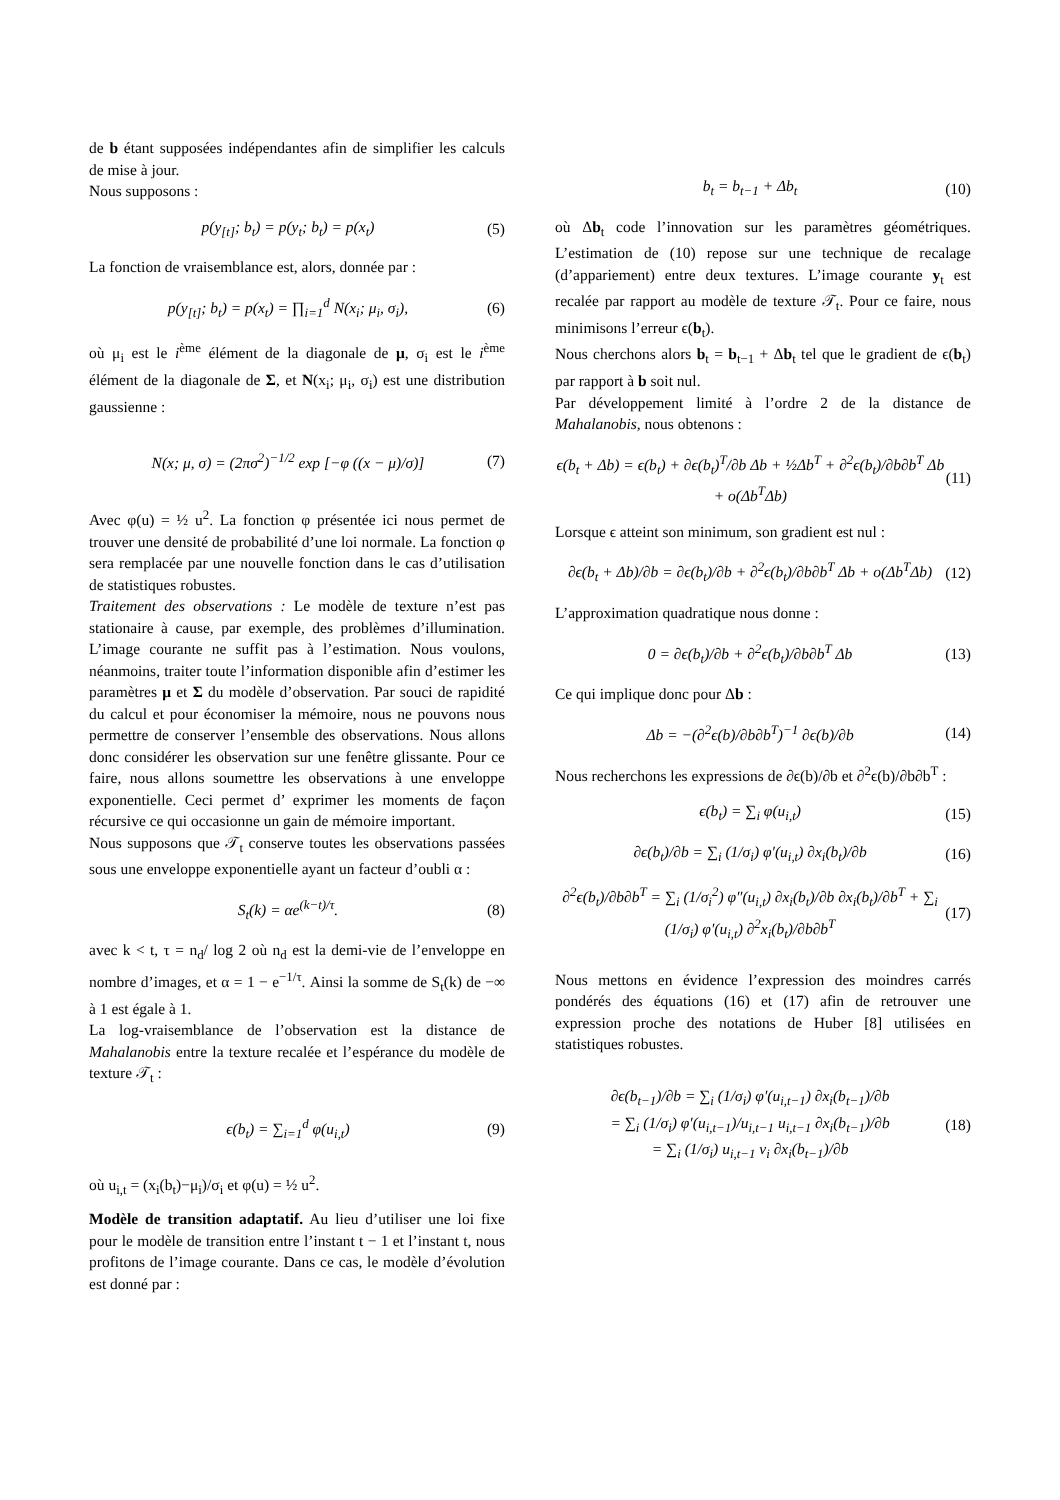de b étant supposées indépendantes afin de simplifier les calculs de mise à jour.
Nous supposons :
p(y<sub>[t]</sub>; b<sub>t</sub>) = p(y<sub>t</sub>; b<sub>t</sub>) = p(x<sub>t</sub>) (5)
La fonction de vraisemblance est, alors, donnée par :
p(y<sub>[t]</sub>; b<sub>t</sub>) = p(x<sub>t</sub>) = ∏<sub>i=1</sub><sup>d</sup> N(x<sub>i</sub>; μ<sub>i</sub>, σ<sub>i</sub>), (6)
où μ<sub>i</sub> est le i<sup>ème</sup> élément de la diagonale de μ, σ<sub>i</sub> est le i<sup>ème</sup> élément de la diagonale de Σ, et N(x<sub>i</sub>; μ<sub>i</sub>, σ<sub>i</sub>) est une distribution gaussienne :
N(x; μ, σ) = (2πσ<sup>2</sup>)<sup>−1/2</sup> exp [−φ ((x − μ)/σ)] (7)
Avec φ(u) = ½ u<sup>2</sup>. La fonction φ présentée ici nous permet de trouver une densité de probabilité d’une loi normale. La fonction φ sera remplacée par une nouvelle fonction dans le cas d’utilisation de statistiques robustes.
Traitement des observations : Le modèle de texture n’est pas stationaire à cause, par exemple, des problèmes d’illumination. L’image courante ne suffit pas à l’estimation. Nous voulons, néanmoins, traiter toute l’information disponible afin d’estimer les paramètres μ et Σ du modèle d’observation. Par souci de rapidité du calcul et pour économiser la mémoire, nous ne pouvons nous permettre de conserver l’ensemble des observations. Nous allons donc considérer les observation sur une fenêtre glissante. Pour ce faire, nous allons soumettre les observations à une enveloppe exponentielle. Ceci permet d’ exprimer les moments de façon récursive ce qui occasionne un gain de mémoire important.
Nous supposons que 𝒯<sub>t</sub> conserve toutes les observations passées sous une enveloppe exponentielle ayant un facteur d’oubli α :
S<sub>t</sub>(k) = αe<sup>(k−t)/τ</sup>. (8)
avec k < t, τ = n<sub>d</sub>/ log 2 où n<sub>d</sub> est la demi-vie de l’enveloppe en nombre d’images, et α = 1 − e<sup>−1/τ</sup>. Ainsi la somme de S<sub>t</sub>(k) de −∞ à 1 est égale à 1.
La log-vraisemblance de l’observation est la distance de Mahalanobis entre la texture recalée et l’espérance du modèle de texture 𝒯<sub>t</sub> :
ϵ(b<sub>t</sub>) = ∑<sub>i=1</sub><sup>d</sup> φ(u<sub>i,t</sub>) (9)
où u<sub>i,t</sub> = (x<sub>i</sub>(b<sub>t</sub>)−μ<sub>i</sub>)/σ<sub>i</sub> et φ(u) = ½ u<sup>2</sup>.
Modèle de transition adaptatif. Au lieu d’utiliser une loi fixe pour le modèle de transition entre l’instant t − 1 et l’instant t, nous profitons de l’image courante. Dans ce cas, le modèle d’évolution est donné par :
b<sub>t</sub> = b<sub>t−1</sub> + Δb<sub>t</sub> (10)
où Δb<sub>t</sub> code l’innovation sur les paramètres géométriques. L’estimation de (10) repose sur une technique de recalage (d’appariement) entre deux textures. L’image courante y<sub>t</sub> est recalée par rapport au modèle de texture 𝒯<sub>t</sub>. Pour ce faire, nous minimisons l’erreur ϵ(b<sub>t</sub>).
Nous cherchons alors b<sub>t</sub> = b<sub>t−1</sub> + Δb<sub>t</sub> tel que le gradient de ϵ(b<sub>t</sub>) par rapport à b soit nul.
Par développement limité à l’ordre 2 de la distance de Mahalanobis, nous obtenons :
ϵ(b<sub>t</sub> + Δb) = ϵ(b<sub>t</sub>) + ∂ϵ(b<sub>t</sub>)<sup>T</sup>/∂b Δb + ½Δb<sup>T</sup> + ∂<sup>2</sup>ϵ(b<sub>t</sub>)/∂b∂b<sup>T</sup> Δb + o(Δb<sup>T</sup>Δb) (11)
Lorsque ϵ atteint son minimum, son gradient est nul :
∂ϵ(b<sub>t</sub> + Δb)/∂b = ∂ϵ(b<sub>t</sub>)/∂b + ∂<sup>2</sup>ϵ(b<sub>t</sub>)/∂b∂b<sup>T</sup> Δb + o(Δb<sup>T</sup>Δb) (12)
L’approximation quadratique nous donne :
0 = ∂ϵ(b<sub>t</sub>)/∂b + ∂<sup>2</sup>ϵ(b<sub>t</sub>)/∂b∂b<sup>T</sup> Δb (13)
Ce qui implique donc pour Δb :
Δb = −(∂<sup>2</sup>ϵ(b)/∂b∂b<sup>T</sup>)<sup>−1</sup> ∂ϵ(b)/∂b (14)
Nous recherchons les expressions de ∂ϵ(b)/∂b et ∂<sup>2</sup>ϵ(b)/∂b∂b<sup>T</sup> :
ϵ(b<sub>t</sub>) = ∑<sub>i</sub> φ(u<sub>i,t</sub>) (15)
∂ϵ(b<sub>t</sub>)/∂b = ∑<sub>i</sub> (1/σ<sub>i</sub>) φ′(u<sub>i,t</sub>) ∂x<sub>i</sub>(b<sub>t</sub>)/∂b (16)
∂<sup>2</sup>ϵ(b<sub>t</sub>)/∂b∂b<sup>T</sup> = ∑<sub>i</sub> (1/σ<sub>i</sub><sup>2</sup>) φ″(u<sub>i,t</sub>) ∂x<sub>i</sub>(b<sub>t</sub>)/∂b ∂x<sub>i</sub>(b<sub>t</sub>)/∂b<sup>T</sup> + ∑<sub>i</sub> (1/σ<sub>i</sub>) φ′(u<sub>i,t</sub>) ∂<sup>2</sup>x<sub>i</sub>(b<sub>t</sub>)/∂b∂b<sup>T</sup> (17)
Nous mettons en évidence l’expression des moindres carrés pondérés des équations (16) et (17) afin de retrouver une expression proche des notations de Huber [8] utilisées en statistiques robustes.
∂ϵ(b<sub>t−1</sub>)/∂b = ∑<sub>i</sub> (1/σ<sub>i</sub>) φ′(u<sub>i,t−1</sub>) ∂x<sub>i</sub>(b<sub>t−1</sub>)/∂b
= ∑<sub>i</sub> (1/σ<sub>i</sub>) φ′(u<sub>i,t−1</sub>)/u<sub>i,t−1</sub> u<sub>i,t−1</sub> ∂x<sub>i</sub>(b<sub>t−1</sub>)/∂b
= ∑<sub>i</sub> (1/σ<sub>i</sub>) u<sub>i,t−1</sub> v<sub>i</sub> ∂x<sub>i</sub>(b<sub>t−1</sub>)/∂b (18)